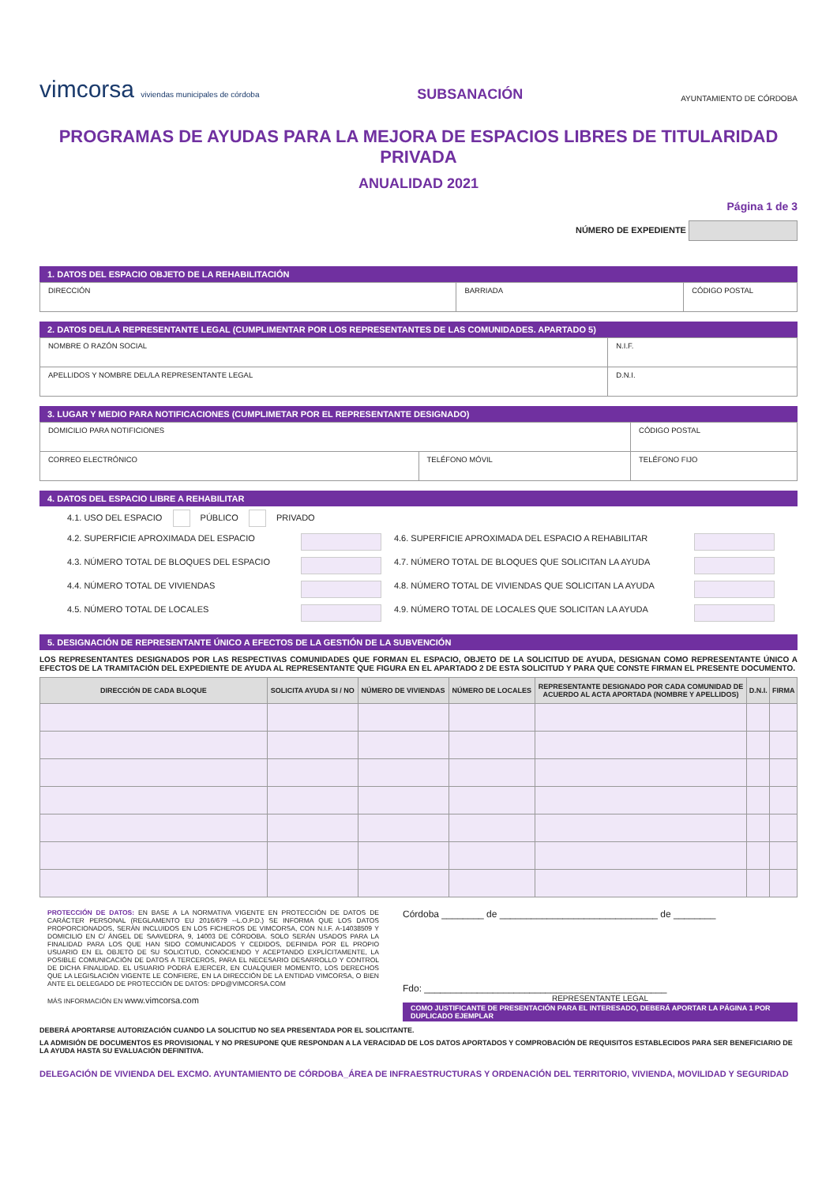vimcorsa viviendas municipales de córdoba
SUBSANACIÓN
AYUNTAMIENTO DE CÓRDOBA
PROGRAMAS DE AYUDAS PARA LA MEJORA DE ESPACIOS LIBRES DE TITULARIDAD PRIVADA
ANUALIDAD 2021
Página 1 de 3
NÚMERO DE EXPEDIENTE
1. DATOS DEL ESPACIO OBJETO DE LA REHABILITACIÓN
| DIRECCIÓN | BARRIADA | CÓDIGO POSTAL |
2. DATOS DEL/LA REPRESENTANTE LEGAL (CUMPLIMENTAR POR LOS REPRESENTANTES DE LAS COMUNIDADES. APARTADO 5)
| NOMBRE O RAZÓN SOCIAL | N.I.F. |
| APELLIDOS Y NOMBRE DEL/LA REPRESENTANTE LEGAL | D.N.I. |
3. LUGAR Y MEDIO PARA NOTIFICACIONES (CUMPLIMETAR POR EL REPRESENTANTE DESIGNADO)
| DOMICILIO PARA NOTIFICIONES | | CÓDIGO POSTAL |
| CORREO ELECTRÓNICO | TELÉFONO MÓVIL | TELÉFONO FIJO |
4. DATOS DEL ESPACIO LIBRE A REHABILITAR
| 4.1. USO DEL ESPACIO PÚBLICO PRIVADO | | | |
| 4.2. SUPERFICIE APROXIMADA DEL ESPACIO | | 4.6. SUPERFICIE APROXIMADA DEL ESPACIO A REHABILITAR | |
| 4.3. NÚMERO TOTAL DE BLOQUES DEL ESPACIO | | 4.7. NÚMERO TOTAL DE BLOQUES QUE SOLICITAN LA AYUDA | |
| 4.4. NÚMERO TOTAL DE VIVIENDAS | | 4.8. NÚMERO TOTAL DE VIVIENDAS QUE SOLICITAN LA AYUDA | |
| 4.5. NÚMERO TOTAL DE LOCALES | | 4.9. NÚMERO TOTAL DE LOCALES QUE SOLICITAN LA AYUDA | |
5. DESIGNACIÓN DE REPRESENTANTE ÚNICO A EFECTOS DE LA GESTIÓN DE LA SUBVENCIÓN
LOS REPRESENTANTES DESIGNADOS POR LAS RESPECTIVAS COMUNIDADES QUE FORMAN EL ESPACIO, OBJETO DE LA SOLICITUD DE AYUDA, DESIGNAN COMO REPRESENTANTE ÚNICO A EFECTOS DE LA TRAMITACIÓN DEL EXPEDIENTE DE AYUDA AL REPRESENTANTE QUE FIGURA EN EL APARTADO 2 DE ESTA SOLICITUD Y PARA QUE CONSTE FIRMAN EL PRESENTE DOCUMENTO.
| DIRECCIÓN DE CADA BLOQUE | SOLICITA AYUDA SI / NO | NÚMERO DE VIVIENDAS | NÚMERO DE LOCALES | REPRESENTANTE DESIGNADO POR CADA COMUNIDAD DE ACUERDO AL ACTA APORTADA (NOMBRE Y APELLIDOS) | D.N.I. | FIRMA |
| --- | --- | --- | --- | --- | --- | --- |
PROTECCIÓN DE DATOS: EN BASE A LA NORMATIVA VIGENTE EN PROTECCIÓN DE DATOS DE CARÁCTER PERSONAL (REGLAMENTO EU 2016/679 --L.O.P.D.) SE INFORMA QUE LOS DATOS PROPORCIONADOS, SERÁN INCLUIDOS EN LOS FICHEROS DE VIMCORSA, CON N.I.F. A-14038509 Y DOMICILIO EN C/ ÁNGEL DE SAAVEDRA, 9, 14003 DE CÓRDOBA. SOLO SERÁN USADOS PARA LA FINALIDAD PARA LOS QUE HAN SIDO COMUNICADOS Y CEDIDOS, DEFINIDA POR EL PROPIO USUARIO EN EL OBJETO DE SU SOLICITUD, CONOCIENDO Y ACEPTANDO EXPLÍCITAMENTE, LA POSIBLE COMUNICACIÓN DE DATOS A TERCEROS, PARA EL NECESARIO DESARROLLO Y CONTROL DE DICHA FINALIDAD. EL USUARIO PODRÁ EJERCER, EN CUALQUIER MOMENTO, LOS DERECHOS QUE LA LEGISLACIÓN VIGENTE LE CONFIERE, EN LA DIRECCIÓN DE LA ENTIDAD VIMCORSA, O BIEN ANTE EL DELEGADO DE PROTECCIÓN DE DATOS: DPD@VIMCORSA.COM
MÁS INFORMACIÓN EN www.vimcorsa.com
Córdoba ________ de ______________________________ de ________
Fdo: ______________________________________________
REPRESENTANTE LEGAL
COMO JUSTIFICANTE DE PRESENTACIÓN PARA EL INTERESADO, DEBERÁ APORTAR LA PÁGINA 1 POR DUPLICADO EJEMPLAR
DEBERÁ APORTARSE AUTORIZACIÓN CUANDO LA SOLICITUD NO SEA PRESENTADA POR EL SOLICITANTE.
LA ADMISIÓN DE DOCUMENTOS ES PROVISIONAL Y NO PRESUPONE QUE RESPONDAN A LA VERACIDAD DE LOS DATOS APORTADOS Y COMPROBACIÓN DE REQUISITOS ESTABLECIDOS PARA SER BENEFICIARIO DE LA AYUDA HASTA SU EVALUACIÓN DEFINITIVA.
DELEGACIÓN DE VIVIENDA DEL EXCMO. AYUNTAMIENTO DE CÓRDOBA_ÁREA DE INFRAESTRUCTURAS Y ORDENACIÓN DEL TERRITORIO, VIVIENDA, MOVILIDAD Y SEGURIDAD